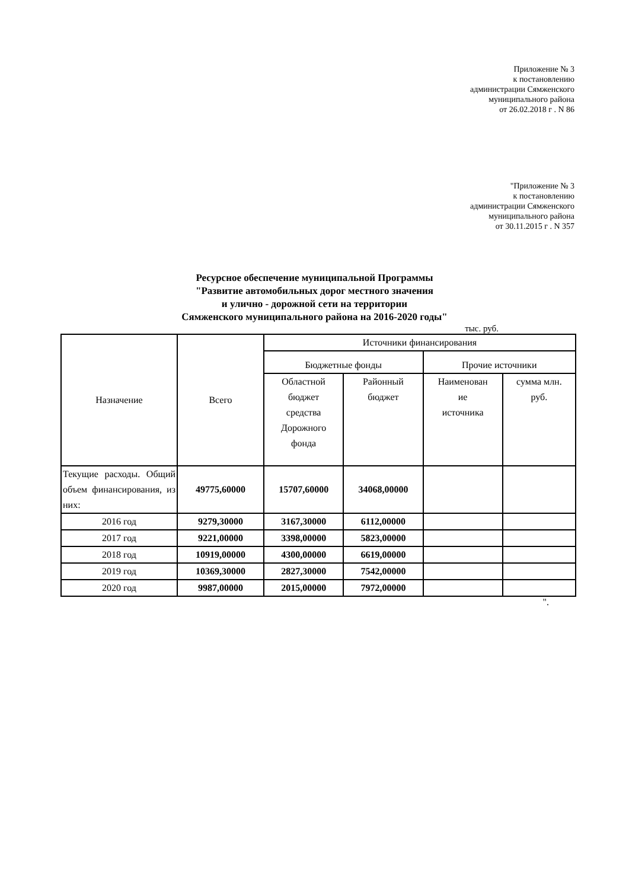Приложение № 3
к постановлению
администрации Сямженского
муниципального района
от 26.02.2018 г . N 86
"Приложение № 3
к постановлению
администрации Сямженского
муниципального района
от 30.11.2015 г . N 357
Ресурсное обеспечение муниципальной Программы
"Развитие автомобильных дорог местного значения
и улично - дорожной сети на территории
Сямженского муниципального района на 2016-2020 годы"
тыс. руб.
| Назначение | Всего | Источники финансирования | | | |
| --- | --- | --- | --- | --- | --- |
| | | Бюджетные фонды | | Прочие источники | |
| | | Областной бюджет средства Дорожного фонда | Районный бюджет | Наименован ие источника | сумма млн. руб. |
| Текущие расходы. Общий объем финансирования, из них: | 49775,60000 | 15707,60000 | 34068,00000 | | |
| 2016 год | 9279,30000 | 3167,30000 | 6112,00000 | | |
| 2017 год | 9221,00000 | 3398,00000 | 5823,00000 | | |
| 2018 год | 10919,00000 | 4300,00000 | 6619,00000 | | |
| 2019 год | 10369,30000 | 2827,30000 | 7542,00000 | | |
| 2020 год | 9987,00000 | 2015,00000 | 7972,00000 | | |
".